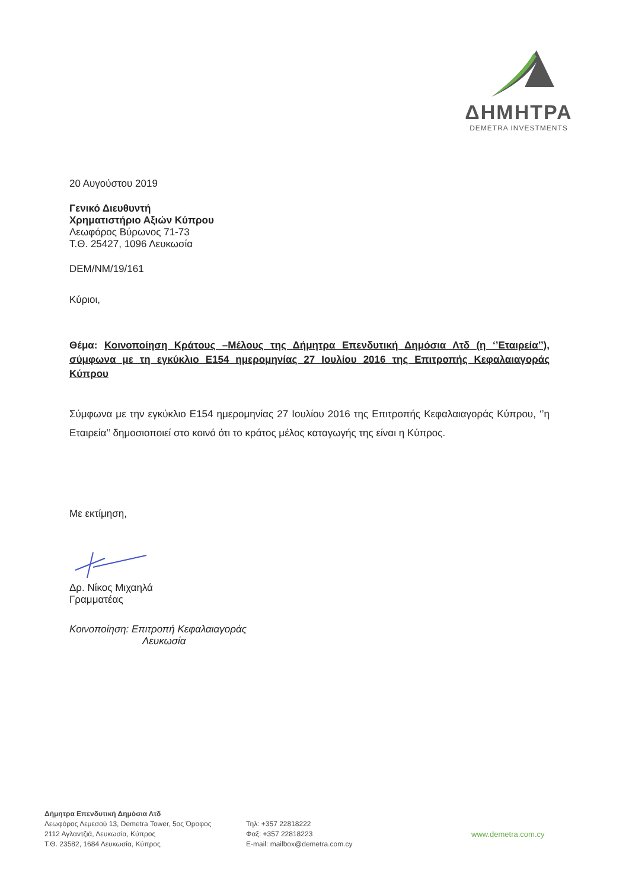ΔΗΜΗΤΡΑ
DEMETRA INVESTMENTS
20 Αυγούστου 2019
Γενικό Διευθυντή
Χρηματιστήριο Αξιών Κύπρου
Λεωφόρος Βύρωνος 71-73
Τ.Θ. 25427, 1096 Λευκωσία
DEM/NM/19/161
Κύριοι,
Θέμα: Κοινοποίηση Κράτους –Μέλους της Δήμητρα Επενδυτική Δημόσια Λτδ (η ‘’Εταιρεία’’), σύμφωνα με τη εγκύκλιο Ε154 ημερομηνίας 27 Ιουλίου 2016 της Επιτροπής Κεφαλαιαγοράς Κύπρου
Σύμφωνα με την εγκύκλιο Ε154 ημερομηνίας 27 Ιουλίου 2016 της Επιτροπής Κεφαλαιαγοράς Κύπρου, ‘’η Εταιρεία’’ δημοσιοποιεί στο κοινό ότι το κράτος μέλος καταγωγής της είναι η Κύπρος.
Με εκτίμηση,
Δρ. Νίκος Μιχαηλά
Γραμματέας
Κοινοποίηση: Επιτροπή Κεφαλαιαγοράς
Λευκωσία
Δήμητρα Επενδυτική Δημόσια Λτδ
Λεωφόρος Λεμεσού 13, Demetra Tower, 5ος Όροφος
2112 Αγλαντζιά, Λευκωσία, Κύπρος
Τ.Θ. 23582, 1684 Λευκωσία, Κύπρος
Τηλ: +357 22818222
Φαξ: +357 22818223
E-mail: mailbox@demetra.com.cy
www.demetra.com.cy